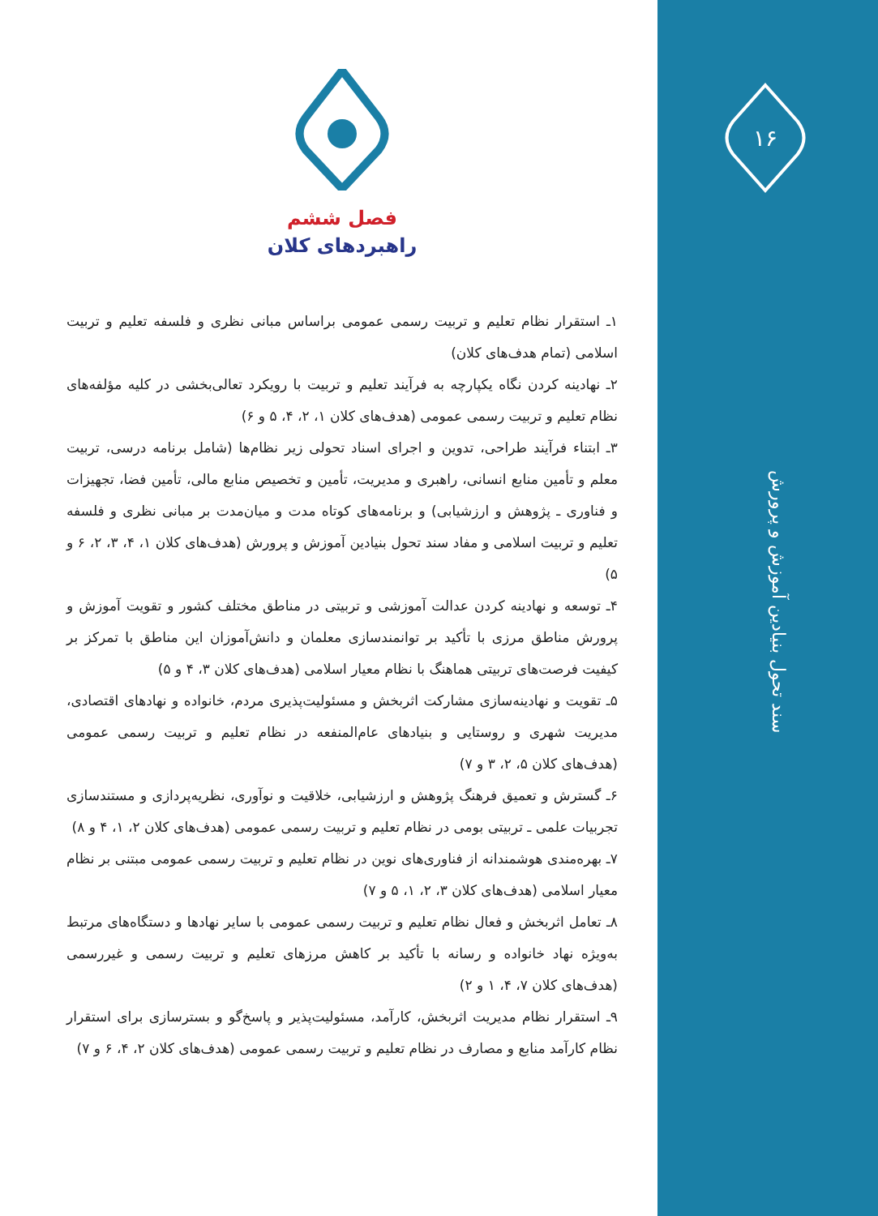۱۶
فصل ششم
راهبردهای کلان
۱ـ استقرار نظام تعلیم و تربیت رسمی عمومی براساس مبانی نظری و فلسفه تعلیم و تربیت اسلامی (تمام هدف‌های کلان)
۲ـ نهادینه کردن نگاه یکپارچه به فرآیند تعلیم و تربیت با رویکرد تعالی‌بخشی در کلیه مؤلفه‌های نظام تعلیم و تربیت رسمی عمومی (هدف‌های کلان ۱، ۲، ۴، ۵ و ۶)
۳ـ ابتناء فرآیند طراحی، تدوین و اجرای اسناد تحولی زیر نظام‌ها (شامل برنامه درسی، تربیت معلم و تأمین منابع انسانی، راهبری و مدیریت، تأمین و تخصیص منابع مالی، تأمین فضا، تجهیزات و فناوری ـ پژوهش و ارزشیابی) و برنامه‌های کوتاه مدت و میان‌مدت بر مبانی نظری و فلسفه تعلیم و تربیت اسلامی و مفاد سند تحول بنیادین آموزش و پرورش (هدف‌های کلان ۱، ۴، ۳، ۲، ۶ و ۵)
۴ـ توسعه و نهادینه کردن عدالت آموزشی و تربیتی در مناطق مختلف کشور و تقویت آموزش و پرورش مناطق مرزی با تأکید بر توانمندسازی معلمان و دانش‌آموزان این مناطق با تمرکز بر کیفیت فرصت‌های تربیتی هماهنگ با نظام معیار اسلامی (هدف‌های کلان ۳، ۴ و ۵)
۵ـ تقویت و نهادینه‌سازی مشارکت اثربخش و مسئولیت‌پذیری مردم، خانواده و نهادهای اقتصادی، مدیریت شهری و روستایی و بنیادهای عام‌المنفعه در نظام تعلیم و تربیت رسمی عمومی (هدف‌های کلان ۵، ۲، ۳ و ۷)
۶ـ گسترش و تعمیق فرهنگ پژوهش و ارزشیابی، خلاقیت و نوآوری، نظریه‌پردازی و مستندسازی تجربیات علمی ـ تربیتی بومی در نظام تعلیم و تربیت رسمی عمومی (هدف‌های کلان ۲، ۱، ۴ و ۸)
۷ـ بهره‌مندی هوشمندانه از فناوری‌های نوین در نظام تعلیم و تربیت رسمی عمومی مبتنی بر نظام معیار اسلامی (هدف‌های کلان ۳، ۲، ۱، ۵ و ۷)
۸ـ تعامل اثربخش و فعال نظام تعلیم و تربیت رسمی عمومی با سایر نهادها و دستگاه‌های مرتبط به‌ویژه نهاد خانواده و رسانه با تأکید بر کاهش مرزهای تعلیم و تربیت رسمی و غیررسمی (هدف‌های کلان ۷، ۴، ۱ و ۲)
۹ـ استقرار نظام مدیریت اثربخش، کارآمد، مسئولیت‌پذیر و پاسخ‌گو و بسترسازی برای استقرار نظام کارآمد منابع و مصارف در نظام تعلیم و تربیت رسمی عمومی (هدف‌های کلان ۲، ۴، ۶ و ۷)
سند تحول بنیادین آموزش و پرورش